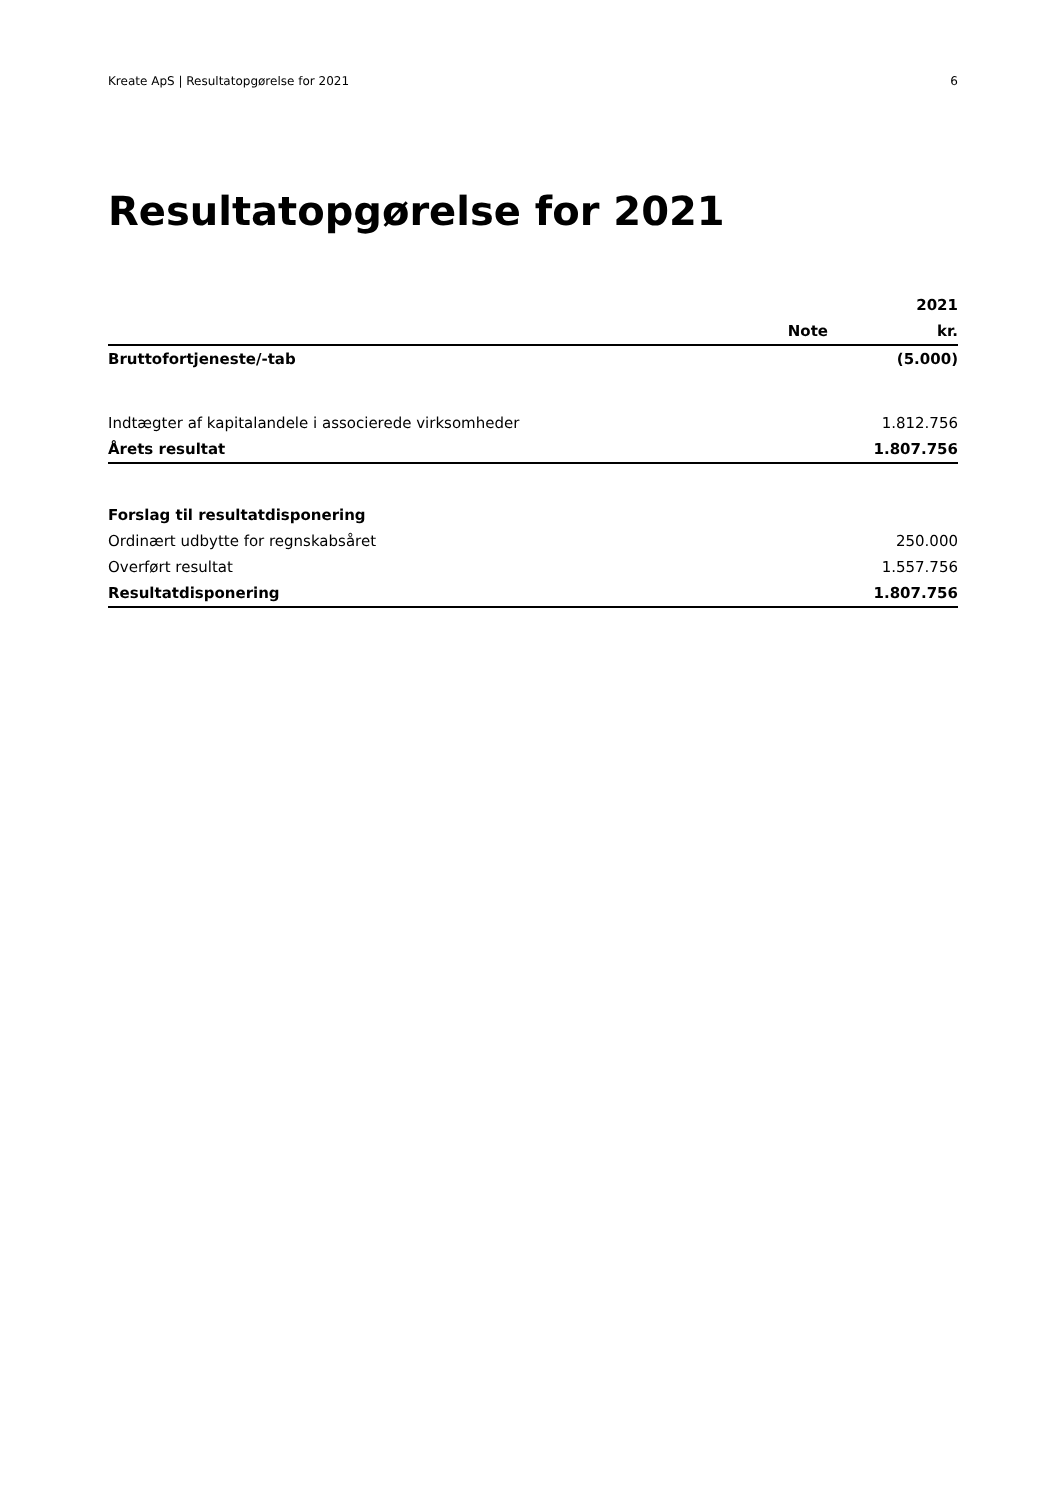Kreate ApS | Resultatopgørelse for 2021 6
Resultatopgørelse for 2021
| | | 2021 |
| --- | --- | --- |
| | Note | kr. |
| Bruttofortjeneste/-tab | | (5.000) |
| Indtægter af kapitalandele i associerede virksomheder | | 1.812.756 |
| Årets resultat | | 1.807.756 |
| Forslag til resultatdisponering | | |
| Ordinært udbytte for regnskabsåret | | 250.000 |
| Overført resultat | | 1.557.756 |
| Resultatdisponering | | 1.807.756 |